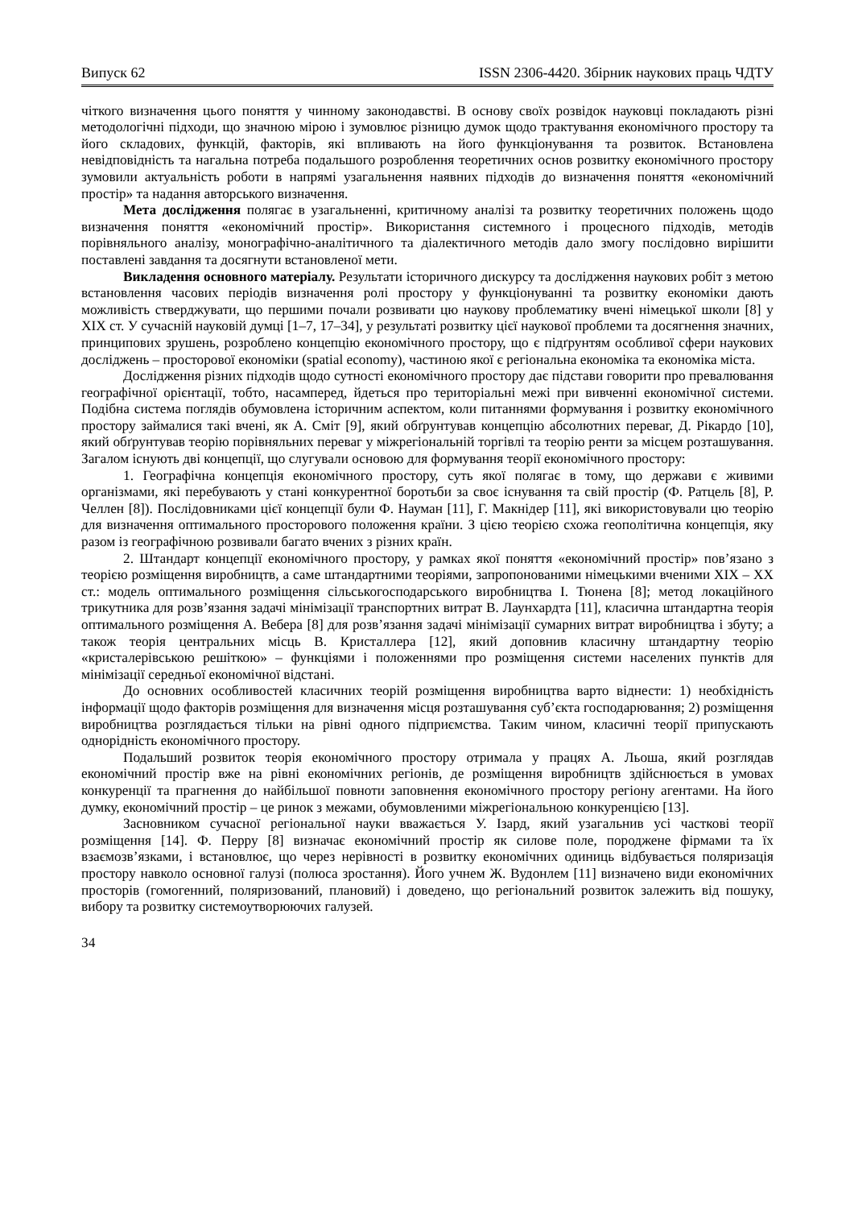Випуск 62 ISSN 2306-4420. Збірник наукових праць ЧДТУ
чіткого визначення цього поняття у чинному законодавстві. В основу своїх розвідок науковці покладають різні методологічні підходи, що значною мірою і зумовлює різницю думок щодо трактування економічного простору та його складових, функцій, факторів, які впливають на його функціонування та розвиток. Встановлена невідповідність та нагальна потреба подальшого розроблення теоретичних основ розвитку економічного простору зумовили актуальність роботи в напрямі узагальнення наявних підходів до визначення поняття «економічний простір» та надання авторського визначення.
Мета дослідження полягає в узагальненні, критичному аналізі та розвитку теоретичних положень щодо визначення поняття «економічний простір». Використання системного і процесного підходів, методів порівняльного аналізу, монографічно-аналітичного та діалектичного методів дало змогу послідовно вирішити поставлені завдання та досягнути встановленої мети.
Викладення основного матеріалу. Результати історичного дискурсу та дослідження наукових робіт з метою встановлення часових періодів визначення ролі простору у функціонуванні та розвитку економіки дають можливість стверджувати, що першими почали розвивати цю наукову проблематику вчені німецької школи [8] у XIX ст. У сучасній науковій думці [1–7, 17–34], у результаті розвитку цієї наукової проблеми та досягнення значних, принципових зрушень, розроблено концепцію економічного простору, що є підґрунтям особливої сфери наукових досліджень – просторової економіки (spatial economy), частиною якої є регіональна економіка та економіка міста.
Дослідження різних підходів щодо сутності економічного простору дає підстави говорити про превалювання географічної орієнтації, тобто, насамперед, йдеться про територіальні межі при вивченні економічної системи. Подібна система поглядів обумовлена історичним аспектом, коли питаннями формування і розвитку економічного простору займалися такі вчені, як А. Сміт [9], який обґрунтував концепцію абсолютних переваг, Д. Рікардо [10], який обґрунтував теорію порівняльних переваг у міжрегіональній торгівлі та теорію ренти за місцем розташування. Загалом існують дві концепції, що слугували основою для формування теорії економічного простору:
1. Географічна концепція економічного простору, суть якої полягає в тому, що держави є живими організмами, які перебувають у стані конкурентної боротьби за своє існування та свій простір (Ф. Ратцель [8], Р. Челлен [8]). Послідовниками цієї концепції були Ф. Науман [11], Г. Макнідер [11], які використовували цю теорію для визначення оптимального просторового положення країни. З цією теорією схожа геополітична концепція, яку разом із географічною розвивали багато вчених з різних країн.
2. Штандарт концепції економічного простору, у рамках якої поняття «економічний простір» пов’язано з теорією розміщення виробництв, а саме штандартними теоріями, запропонованими німецькими вченими XIX – XX ст.: модель оптимального розміщення сільськогосподарського виробництва І. Тюнена [8]; метод локаційного трикутника для розв’язання задачі мінімізації транспортних витрат В. Лаунхардта [11], класична штандартна теорія оптимального розміщення А. Вебера [8] для розв’язання задачі мінімізації сумарних витрат виробництва і збуту; а також теорія центральних місць В. Кристаллера [12], який доповнив класичну штандартну теорію «кристалерівською решіткою» – функціями і положеннями про розміщення системи населених пунктів для мінімізації середньої економічної відстані.
До основних особливостей класичних теорій розміщення виробництва варто віднести: 1) необхідність інформації щодо факторів розміщення для визначення місця розташування суб’єкта господарювання; 2) розміщення виробництва розглядається тільки на рівні одного підприємства. Таким чином, класичні теорії припускають однорідність економічного простору.
Подальший розвиток теорія економічного простору отримала у працях А. Льоша, який розглядав економічний простір вже на рівні економічних регіонів, де розміщення виробництв здійснюється в умовах конкуренції та прагнення до найбільшої повноти заповнення економічного простору регіону агентами. На його думку, економічний простір – це ринок з межами, обумовленими міжрегіональною конкуренцією [13].
Засновником сучасної регіональної науки вважається У. Ізард, який узагальнив усі часткові теорії розміщення [14]. Ф. Перру [8] визначає економічний простір як силове поле, породжене фірмами та їх взаємозв’язками, і встановлює, що через нерівності в розвитку економічних одиниць відбувається поляризація простору навколо основної галузі (полюса зростання). Його учнем Ж. Вудонлем [11] визначено види економічних просторів (гомогенний, поляризований, плановий) і доведено, що регіональний розвиток залежить від пошуку, вибору та розвитку системоутворюючих галузей.
34